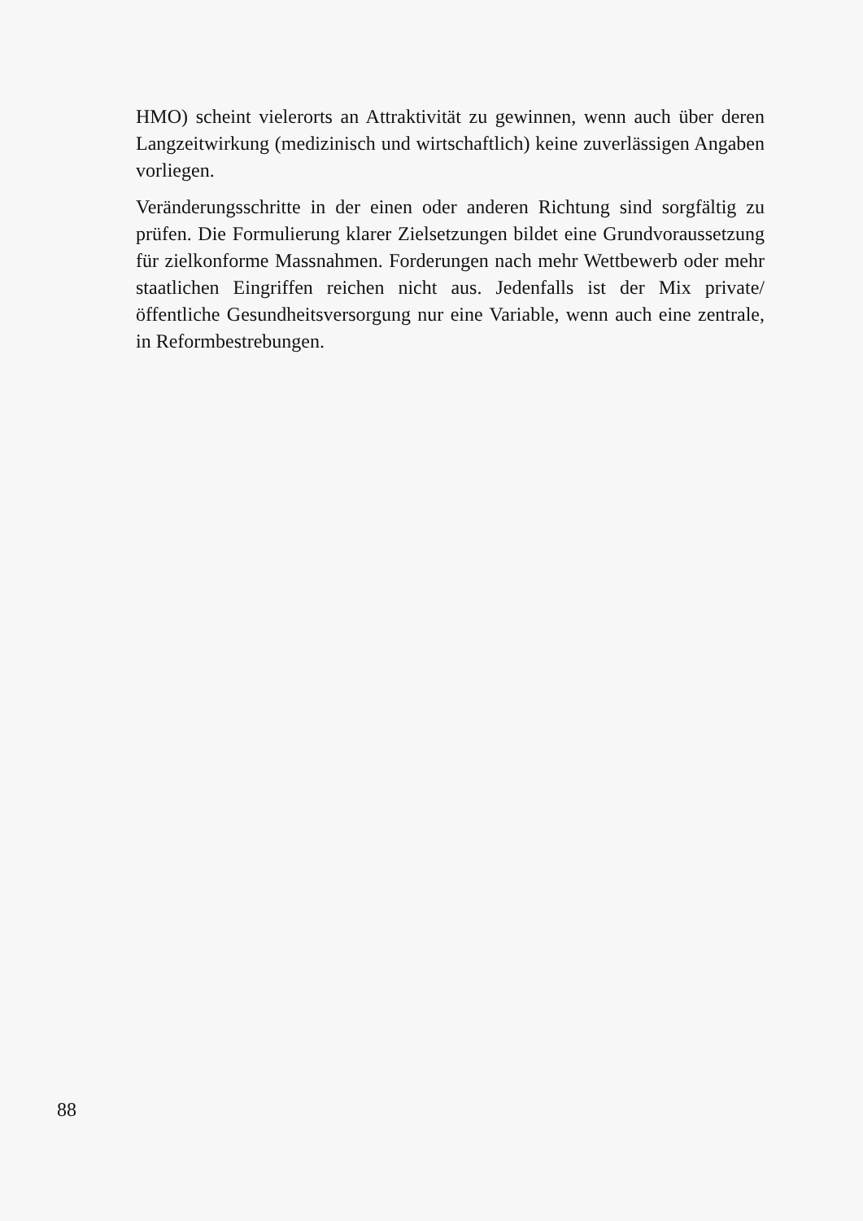HMO) scheint vielerorts an Attraktivität zu gewinnen, wenn auch über deren Langzeitwirkung (medizinisch und wirtschaftlich) keine zuverlässigen Angaben vorliegen.
Veränderungsschritte in der einen oder anderen Richtung sind sorgfältig zu prüfen. Die Formulierung klarer Zielsetzungen bildet eine Grundvoraussetzung für zielkonforme Massnahmen. Forderungen nach mehr Wettbewerb oder mehr staatlichen Eingriffen reichen nicht aus. Jedenfalls ist der Mix private/öffentliche Gesundheitsversorgung nur eine Variable, wenn auch eine zentrale, in Reformbestrebungen.
88